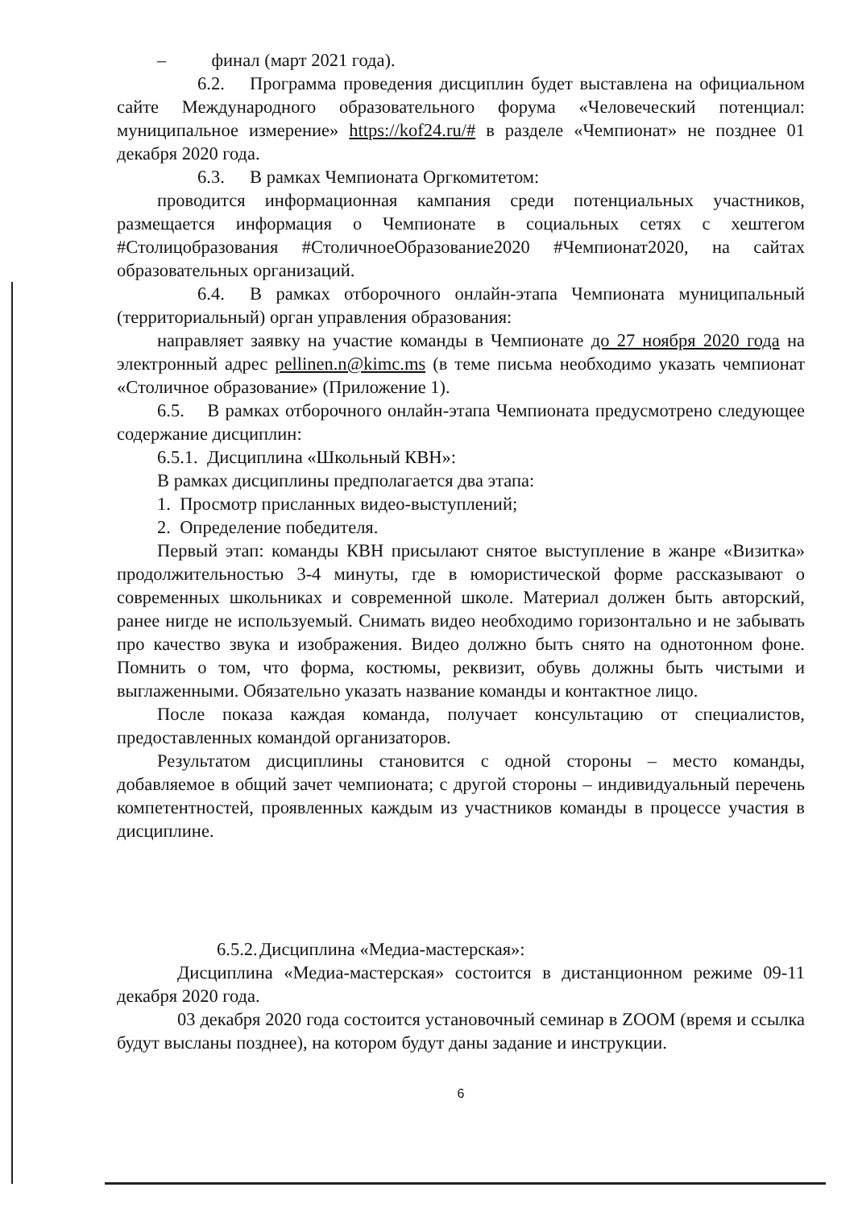– финал (март 2021 года).
6.2. Программа проведения дисциплин будет выставлена на официальном сайте Международного образовательного форума «Человеческий потенциал: муниципальное измерение» https://kof24.ru/# в разделе «Чемпионат» не позднее 01 декабря 2020 года.
6.3. В рамках Чемпионата Оргкомитетом:
проводится информационная кампания среди потенциальных участников, размещается информация о Чемпионате в социальных сетях с хештегом #Столицобразования #СтоличноеОбразование2020 #Чемпионат2020, на сайтах образовательных организаций.
6.4. В рамках отборочного онлайн-этапа Чемпионата муниципальный (территориальный) орган управления образования:
направляет заявку на участие команды в Чемпионате до 27 ноября 2020 года на электронный адрес pellinen.n@kimc.ms (в теме письма необходимо указать чемпионат «Столичное образование» (Приложение 1).
6.5. В рамках отборочного онлайн-этапа Чемпионата предусмотрено следующее содержание дисциплин:
6.5.1. Дисциплина «Школьный КВН»:
В рамках дисциплины предполагается два этапа:
1. Просмотр присланных видео-выступлений;
2. Определение победителя.
Первый этап: команды КВН присылают снятое выступление в жанре «Визитка» продолжительностью 3-4 минуты, где в юмористической форме рассказывают о современных школьниках и современной школе. Материал должен быть авторский, ранее нигде не используемый. Снимать видео необходимо горизонтально и не забывать про качество звука и изображения. Видео должно быть снято на однотонном фоне. Помнить о том, что форма, костюмы, реквизит, обувь должны быть чистыми и выглаженными. Обязательно указать название команды и контактное лицо.
После показа каждая команда, получает консультацию от специалистов, предоставленных командой организаторов.
Результатом дисциплины становится с одной стороны – место команды, добавляемое в общий зачет чемпионата; с другой стороны – индивидуальный перечень компетентностей, проявленных каждым из участников команды в процессе участия в дисциплине.
6.5.2. Дисциплина «Медиа-мастерская»:
Дисциплина «Медиа-мастерская» состоится в дистанционном режиме 09-11 декабря 2020 года.
03 декабря 2020 года состоится установочный семинар в ZOOM (время и ссылка будут высланы позднее), на котором будут даны задание и инструкции.
6